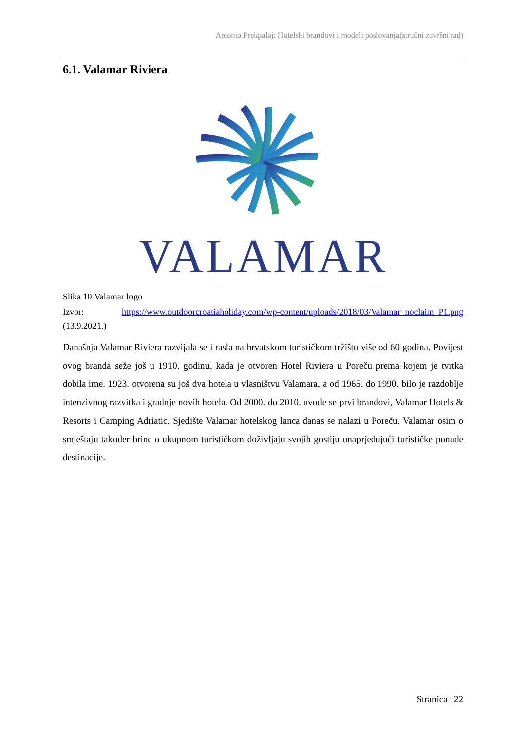Antonio Prekpalaj: Hotelski brandovi i modeli poslovanja(stručni završni rad)
6.1. Valamar Riviera
VALAMAR
Slika 10 Valamar logo
Izvor: https://www.outdoorcroatiaholiday.com/wp-content/uploads/2018/03/Valamar_noclaim_P1.png (13.9.2021.)
Današnja Valamar Riviera razvijala se i rasla na hrvatskom turističkom tržištu više od 60 godina. Povijest ovog branda seže još u 1910. godinu, kada je otvoren Hotel Riviera u Poreču prema kojem je tvrtka dobila ime. 1923. otvorena su još dva hotela u vlasništvu Valamara, a od 1965. do 1990. bilo je razdoblje intenzivnog razvitka i gradnje novih hotela. Od 2000. do 2010. uvode se prvi brandovi, Valamar Hotels & Resorts i Camping Adriatic. Sjedište Valamar hotelskog lanca danas se nalazi u Poreču. Valamar osim o smještaju također brine o ukupnom turističkom doživljaju svojih gostiju unaprjeđujući turističke ponude destinacije.
Stranica | 22